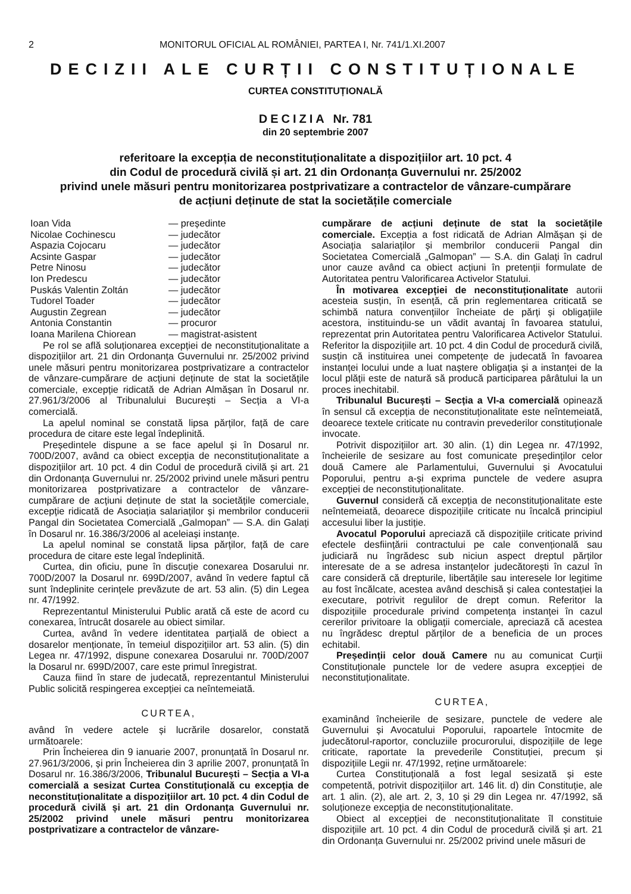2 MONITORUL OFICIAL AL ROMÂNIEI, PARTEA I, Nr. 741/1.XI.2007
DECIZII ALE CURȚII CONSTITUȚIONALE
CURTEA CONSTITUȚIONALĂ
DECIZIA Nr. 781
din 20 septembrie 2007
referitoare la excepția de neconstituționalitate a dispozițiilor art. 10 pct. 4
din Codul de procedură civilă și art. 21 din Ordonanța Guvernului nr. 25/2002
privind unele măsuri pentru monitorizarea postprivatizare a contractelor de vânzare-cumpărare
de acțiuni deținute de stat la societățile comerciale
Ioan Vida — președinte
Nicolae Cochinescu — judecător
Aspazia Cojocaru — judecător
Acsinte Gaspar — judecător
Petre Ninosu — judecător
Ion Predescu — judecător
Puskás Valentin Zoltán — judecător
Tudorel Toader — judecător
Augustin Zegrean — judecător
Antonia Constantin — procuror
Ioana Marilena Chiorean — magistrat-asistent
Pe rol se află soluționarea excepției de neconstituționalitate a dispozițiilor art. 21 din Ordonanța Guvernului nr. 25/2002 privind unele măsuri pentru monitorizarea postprivatizare a contractelor de vânzare-cumpărare de acțiuni deținute de stat la societățile comerciale, excepție ridicată de Adrian Almășan în Dosarul nr. 27.961/3/2006 al Tribunalului București – Secția a VI-a comercială.
La apelul nominal se constată lipsa părților, față de care procedura de citare este legal îndeplinită.
Președintele dispune a se face apelul și în Dosarul nr. 700D/2007, având ca obiect excepția de neconstituționalitate a dispozițiilor art. 10 pct. 4 din Codul de procedură civilă și art. 21 din Ordonanța Guvernului nr. 25/2002 privind unele măsuri pentru monitorizarea postprivatizare a contractelor de vânzare-cumpărare de acțiuni deținute de stat la societățile comerciale, excepție ridicată de Asociația salariaților și membrilor conducerii Pangal din Societatea Comercială „Galmopan” — S.A. din Galați în Dosarul nr. 16.386/3/2006 al aceleiași instanțe.
La apelul nominal se constată lipsa părților, față de care procedura de citare este legal îndeplinită.
Curtea, din oficiu, pune în discuție conexarea Dosarului nr. 700D/2007 la Dosarul nr. 699D/2007, având în vedere faptul că sunt îndeplinite cerințele prevăzute de art. 53 alin. (5) din Legea nr. 47/1992.
Reprezentantul Ministerului Public arată că este de acord cu conexarea, întrucât dosarele au obiect similar.
Curtea, având în vedere identitatea parțială de obiect a dosarelor menționate, în temeiul dispozițiilor art. 53 alin. (5) din Legea nr. 47/1992, dispune conexarea Dosarului nr. 700D/2007 la Dosarul nr. 699D/2007, care este primul înregistrat.
Cauza fiind în stare de judecată, reprezentantul Ministerului Public solicită respingerea excepției ca neîntemeiată.
CURTEA,
având în vedere actele și lucrările dosarelor, constată următoarele:
Prin Încheierea din 9 ianuarie 2007, pronunțată în Dosarul nr. 27.961/3/2006, și prin Încheierea din 3 aprilie 2007, pronunțată în Dosarul nr. 16.386/3/2006, Tribunalul București – Secția a VI-a comercială a sesizat Curtea Constituțională cu excepția de neconstituționalitate a dispozițiilor art. 10 pct. 4 din Codul de procedură civilă și art. 21 din Ordonanța Guvernului nr. 25/2002 privind unele măsuri pentru monitorizarea postprivatizare a contractelor de vânzare-
cumpărare de acțiuni deținute de stat la societățile comerciale. Excepția a fost ridicată de Adrian Almășan și de Asociația salariaților și membrilor conducerii Pangal din Societatea Comercială „Galmopan” — S.A. din Galați în cadrul unor cauze având ca obiect acțiuni în pretenții formulate de Autoritatea pentru Valorificarea Activelor Statului.
În motivarea excepției de neconstituționalitate autorii acesteia susțin, în esență, că prin reglementarea criticată se schimbă natura convențiilor încheiate de părți și obligațiile acestora, instituindu-se un vădit avantaj în favoarea statului, reprezentat prin Autoritatea pentru Valorificarea Activelor Statului. Referitor la dispozițiile art. 10 pct. 4 din Codul de procedură civilă, susțin că instituirea unei competențe de judecată în favoarea instanței locului unde a luat naștere obligația și a instanței de la locul plății este de natură să producă participarea pârâtului la un proces inechitabil.
Tribunalul București – Secția a VI-a comercială opinează în sensul că excepția de neconstituționalitate este neîntemeiată, deoarece textele criticate nu contravin prevederilor constituționale invocate.
Potrivit dispozițiilor art. 30 alin. (1) din Legea nr. 47/1992, încheierile de sesizare au fost comunicate președinților celor două Camere ale Parlamentului, Guvernului și Avocatului Poporului, pentru a-și exprima punctele de vedere asupra excepției de neconstituționalitate.
Guvernul consideră că excepția de neconstituționalitate este neîntemeiată, deoarece dispozițiile criticate nu încalcă principiul accesului liber la justiție.
Avocatul Poporului apreciază că dispozițiile criticate privind efectele desființării contractului pe cale convențională sau judiciară nu îngrădesc sub niciun aspect dreptul părților interesate de a se adresa instanțelor judecătorești în cazul în care consideră că drepturile, libertățile sau interesele lor legitime au fost încălcate, acestea având deschisă și calea contestației la executare, potrivit regulilor de drept comun. Referitor la dispozițiile procedurale privind competența instanței în cazul cererilor privitoare la obligații comerciale, apreciază că acestea nu îngrădesc dreptul părților de a beneficia de un proces echitabil.
Președinții celor două Camere nu au comunicat Curții Constituționale punctele lor de vedere asupra excepției de neconstituționalitate.
CURTEA,
examinând încheierile de sesizare, punctele de vedere ale Guvernului și Avocatului Poporului, rapoartele întocmite de judecătorul-raportor, concluziile procurorului, dispozițiile de lege criticate, raportate la prevederile Constituției, precum și dispozițiile Legii nr. 47/1992, reține următoarele:
Curtea Constituțională a fost legal sesizată și este competentă, potrivit dispozițiilor art. 146 lit. d) din Constituție, ale art. 1 alin. (2), ale art. 2, 3, 10 și 29 din Legea nr. 47/1992, să soluționeze excepția de neconstituționalitate.
Obiect al excepției de neconstituționalitate îl constituie dispozițiile art. 10 pct. 4 din Codul de procedură civilă și art. 21 din Ordonanța Guvernului nr. 25/2002 privind unele măsuri de